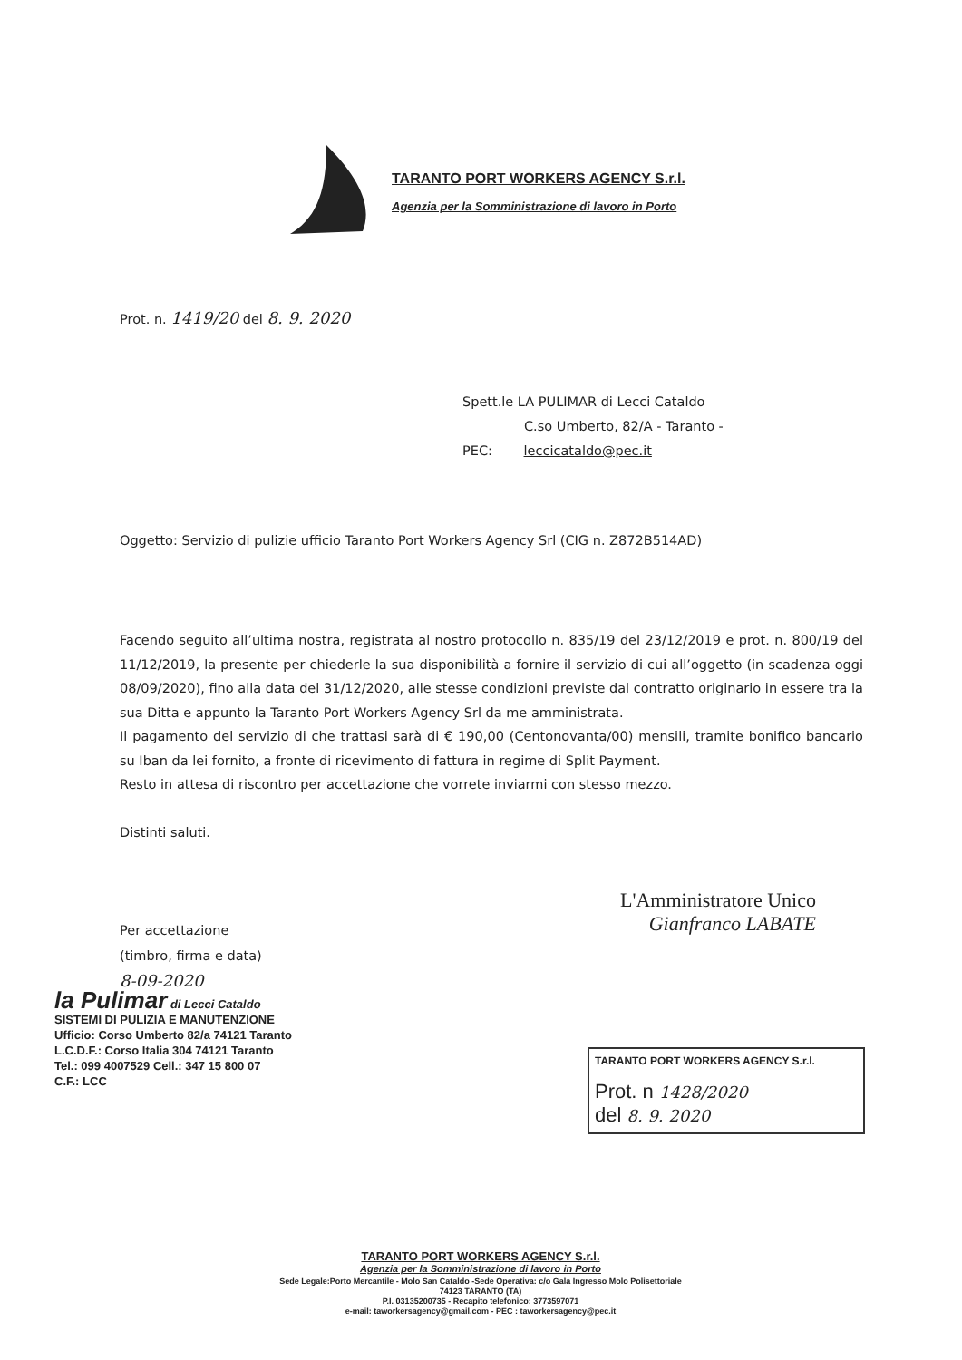TARANTO PORT WORKERS AGENCY S.r.l.
Agenzia per la Somministrazione di lavoro in Porto
Prot. n. 1419/20 del 8. 9. 2020
Spett.le LA PULIMAR di Lecci Cataldo
C.so Umberto, 82/A - Taranto -
PEC: leccicataldo@pec.it
Oggetto: Servizio di pulizie ufficio Taranto Port Workers Agency Srl (CIG n. Z872B514AD)
Facendo seguito all’ultima nostra, registrata al nostro protocollo n. 835/19 del 23/12/2019 e prot. n. 800/19 del 11/12/2019, la presente per chiederle la sua disponibilità a fornire il servizio di cui all’oggetto (in scadenza oggi 08/09/2020), fino alla data del 31/12/2020, alle stesse condizioni previste dal contratto originario in essere tra la sua Ditta e appunto la Taranto Port Workers Agency Srl da me amministrata.
Il pagamento del servizio di che trattasi sarà di € 190,00 (Centonovanta/00) mensili, tramite bonifico bancario su Iban da lei fornito, a fronte di ricevimento di fattura in regime di Split Payment.
Resto in attesa di riscontro per accettazione che vorrete inviarmi con stesso mezzo.
Distinti saluti.
Per accettazione
(timbro, firma e data)
8-09-2020
la Pulimar di Lecci Cataldo
SISTEMI DI PULIZIA E MANUTENZIONE
Ufficio: Corso Umberto 82/a 74121 Taranto
L.C.D.F.: Corso Italia 304 74121 Taranto
Tel.: 099 4007529 Cell.: 347 15 800 07
C.F.: LCC
L'Amministratore Unico
Gianfranco LABATE
TARANTO PORT WORKERS AGENCY S.r.l.
Prot. n 1428/2020
del 8. 9. 2020
TARANTO PORT WORKERS AGENCY S.r.l.
Agenzia per la Somministrazione di lavoro in Porto
Sede Legale:Porto Mercantile - Molo San Cataldo -Sede Operativa: c/o Gala Ingresso Molo Polisettoriale
74123 TARANTO (TA)
P.I. 03135200735 - Recapito telefonico: 3773597071
e-mail: taworkersagency@gmail.com - PEC : taworkersagency@pec.it